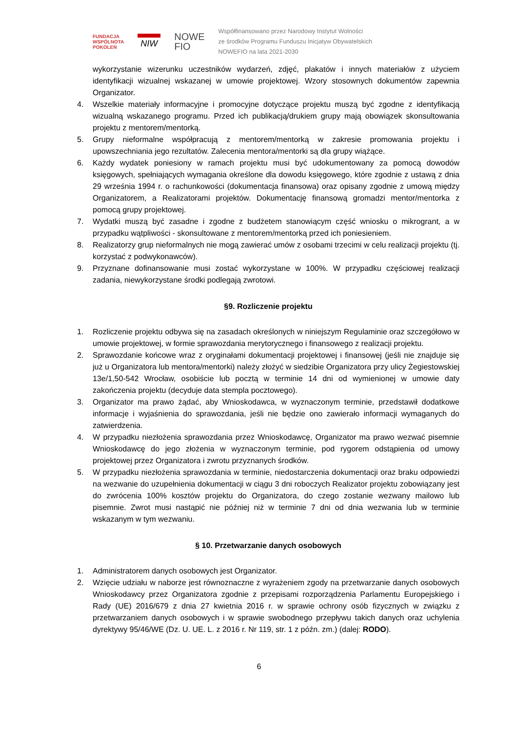FUNDACJA
WSPÓLNOTA
POKOLEŃ
NIW
NOWE
FIO
Współfinansowano przez Narodowy Instytut Wolności
ze środków Programu Funduszu Inicjatyw Obywatelskich
NOWEFIO na lata 2021-2030
wykorzystanie wizerunku uczestników wydarzeń, zdjęć, plakatów i innych materiałów z użyciem identyfikacji wizualnej wskazanej w umowie projektowej. Wzory stosownych dokumentów zapewnia Organizator.
4. Wszelkie materiały informacyjne i promocyjne dotyczące projektu muszą być zgodne z identyfikacją wizualną wskazanego programu. Przed ich publikacją/drukiem grupy mają obowiązek skonsultowania projektu z mentorem/mentorką.
5. Grupy nieformalne współpracują z mentorem/mentorką w zakresie promowania projektu i upowszechniania jego rezultatów. Zalecenia mentora/mentorki są dla grupy wiążące.
6. Każdy wydatek poniesiony w ramach projektu musi być udokumentowany za pomocą dowodów księgowych, spełniających wymagania określone dla dowodu księgowego, które zgodnie z ustawą z dnia 29 września 1994 r. o rachunkowości (dokumentacja finansowa) oraz opisany zgodnie z umową między Organizatorem, a Realizatorami projektów. Dokumentację finansową gromadzi mentor/mentorka z pomocą grupy projektowej.
7. Wydatki muszą być zasadne i zgodne z budżetem stanowiącym część wniosku o mikrogrant, a w przypadku wątpliwości - skonsultowane z mentorem/mentorką przed ich poniesieniem.
8. Realizatorzy grup nieformalnych nie mogą zawierać umów z osobami trzecimi w celu realizacji projektu (tj. korzystać z podwykonawców).
9. Przyznane dofinansowanie musi zostać wykorzystane w 100%. W przypadku częściowej realizacji zadania, niewykorzystane środki podlegają zwrotowi.
§9. Rozliczenie projektu
1. Rozliczenie projektu odbywa się na zasadach określonych w niniejszym Regulaminie oraz szczegółowo w umowie projektowej, w formie sprawozdania merytorycznego i finansowego z realizacji projektu.
2. Sprawozdanie końcowe wraz z oryginałami dokumentacji projektowej i finansowej (jeśli nie znajduje się już u Organizatora lub mentora/mentorki) należy złożyć w siedzibie Organizatora przy ulicy Żegiestowskiej 13e/1,50-542 Wrocław, osobiście lub pocztą w terminie 14 dni od wymienionej w umowie daty zakończenia projektu (decyduje data stempla pocztowego).
3. Organizator ma prawo żądać, aby Wnioskodawca, w wyznaczonym terminie, przedstawił dodatkowe informacje i wyjaśnienia do sprawozdania, jeśli nie będzie ono zawierało informacji wymaganych do zatwierdzenia.
4. W przypadku niezłożenia sprawozdania przez Wnioskodawcę, Organizator ma prawo wezwać pisemnie Wnioskodawcę do jego złożenia w wyznaczonym terminie, pod rygorem odstąpienia od umowy projektowej przez Organizatora i zwrotu przyznanych środków.
5. W przypadku niezłożenia sprawozdania w terminie, niedostarczenia dokumentacji oraz braku odpowiedzi na wezwanie do uzupełnienia dokumentacji w ciągu 3 dni roboczych Realizator projektu zobowiązany jest do zwrócenia 100% kosztów projektu do Organizatora, do czego zostanie wezwany mailowo lub pisemnie. Zwrot musi nastąpić nie później niż w terminie 7 dni od dnia wezwania lub w terminie wskazanym w tym wezwaniu.
§ 10. Przetwarzanie danych osobowych
1. Administratorem danych osobowych jest Organizator.
2. Wzięcie udziału w naborze jest równoznaczne z wyrażeniem zgody na przetwarzanie danych osobowych Wnioskodawcy przez Organizatora zgodnie z przepisami rozporządzenia Parlamentu Europejskiego i Rady (UE) 2016/679 z dnia 27 kwietnia 2016 r. w sprawie ochrony osób fizycznych w związku z przetwarzaniem danych osobowych i w sprawie swobodnego przepływu takich danych oraz uchylenia dyrektywy 95/46/WE (Dz. U. UE. L. z 2016 r. Nr 119, str. 1 z późn. zm.) (dalej: RODO).
6